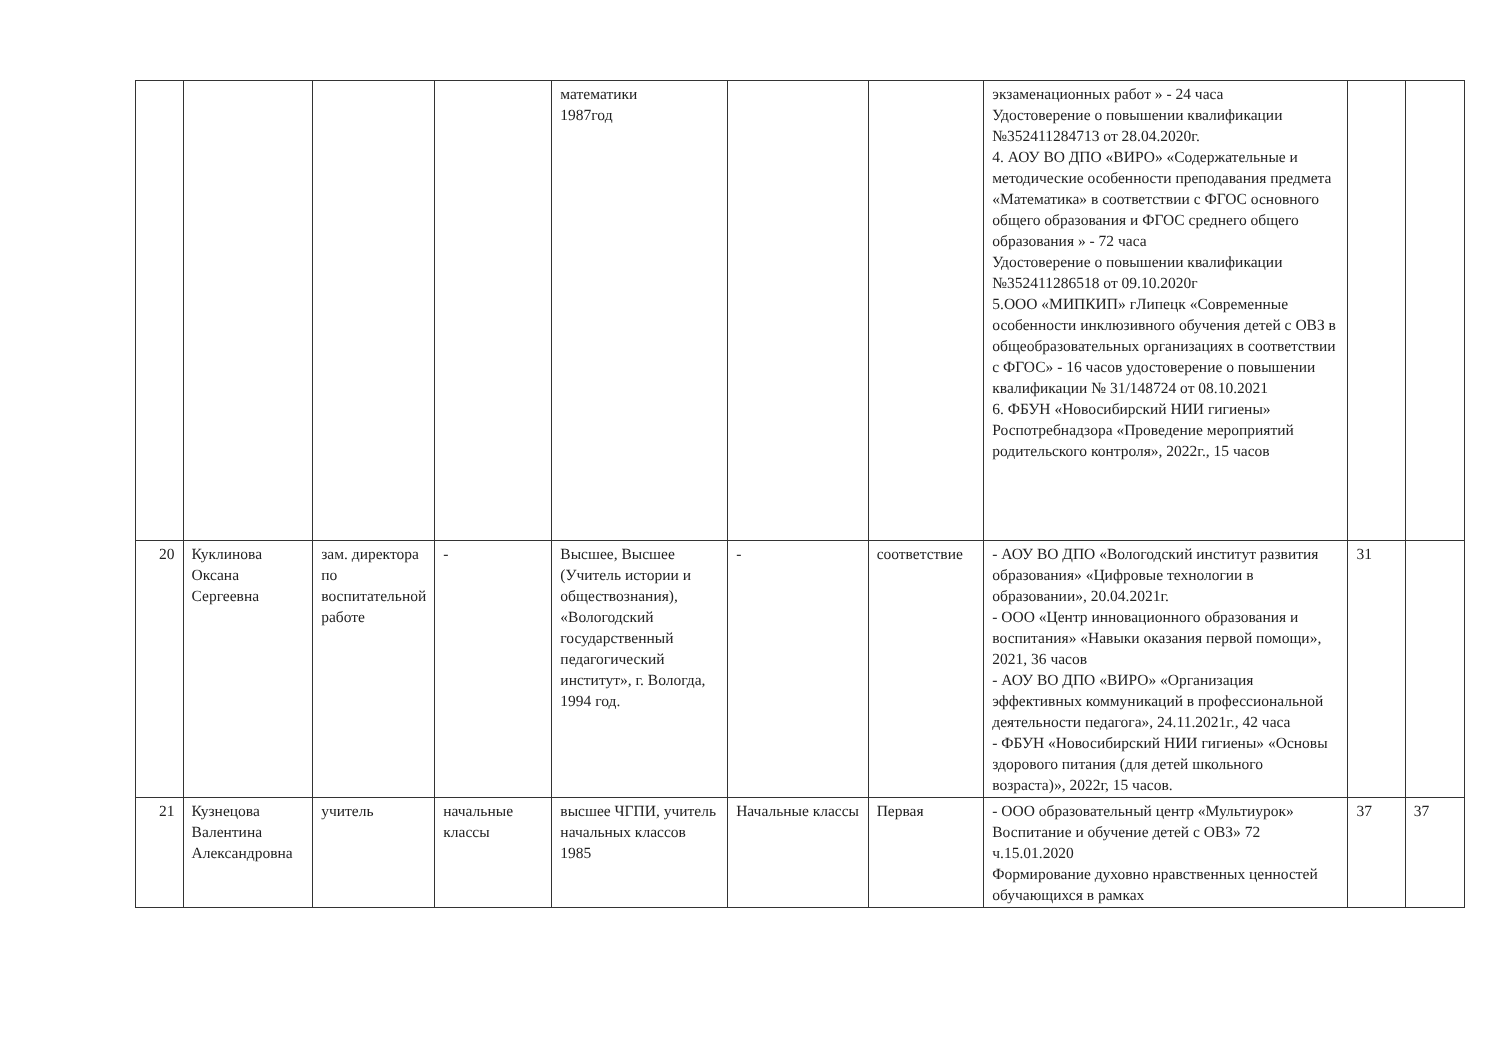| | | | | математики 1987год | | | экзаменационных работ » - 24 часа Удостоверение о повышении квалификации №352411284713 от 28.04.2020г. 4. АОУ ВО ДПО «ВИРО» «Содержательные и методические особенности преподавания предмета «Математика» в соответствии с ФГОС основного общего образования и ФГОС среднего общего образования » - 72 часа Удостоверение о повышении квалификации №352411286518 от 09.10.2020г 5.ООО «МИПКИП» гЛипецк «Современные особенности инклюзивного обучения детей с ОВЗ в общеобразовательных организациях в соответствии с ФГОС» - 16 часов удостоверение о повышении квалификации № 31/148724 от 08.10.2021 6. ФБУН «Новосибирский НИИ гигиены» Роспотребнадзора «Проведение мероприятий родительского контроля», 2022г., 15 часов | | |
| 20 | Куклинова Оксана Сергеевна | зам. директора по воспитательной работе | - | Высшее, Высшее (Учитель истории и обществознания), «Вологодский государственный педагогический институт», г. Вологда, 1994 год. | - | соответствие | - АОУ ВО ДПО «Вологодский институт развития образования» «Цифровые технологии в образовании», 20.04.2021г. - ООО «Центр инновационного образования и воспитания» «Навыки оказания первой помощи», 2021, 36 часов - АОУ ВО ДПО «ВИРО» «Организация эффективных коммуникаций в профессиональной деятельности педагога», 24.11.2021г., 42 часа - ФБУН «Новосибирский НИИ гигиены» «Основы здорового питания (для детей школьного возраста)», 2022г, 15 часов. | 31 | |
| 21 | Кузнецова Валентина Александровна | учитель | начальные классы | высшее ЧГПИ, учитель начальных классов 1985 | Начальные классы | Первая | - ООО образовательный центр «Мультиурок» Воспитание и обучение детей с ОВЗ» 72 ч.15.01.2020 Формирование духовно нравственных ценностей обучающихся в рамках | 37 | 37 |